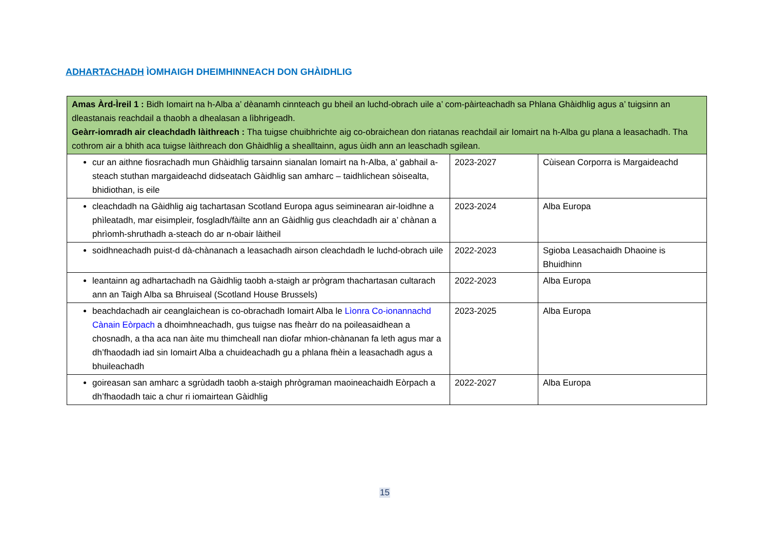ADHARTACHADH ÌOMHAIGH DHEIMHINNEACH DON GHÀIDHLIG
| Amas Àrd-Ìreil 1 : Bidh Iomairt na h-Alba a’ dèanamh cinnteach gu bheil an luchd-obrach uile a’ com-pàirteachadh sa Phlana Ghàidhlig agus a’ tuigsinn an dleastanais reachdail a thaobh a dhealasan a lìbhrigeadh. Geàrr-iomradh air cleachdadh làithreach : Tha tuigse chuibhrichte aig co-obraichean don riatanas reachdail air Iomairt na h-Alba gu plana a leasachadh. Tha cothrom air a bhith aca tuigse làithreach don Ghàidhlig a shealltainn, agus ùidh ann an leaschadh sgilean. | | |
| cur an aithne fiosrachadh mun Ghàidhlig tarsainn sianalan Iomairt na h-Alba, a’ gabhail a-steach stuthan margaideachd didseatach Gàidhlig san amharc – taidhlichean sòisealta, bhidiothan, is eile | 2023-2027 | Cùisean Corporra is Margaideachd |
| cleachdadh na Gàidhlig aig tachartasan Scotland Europa agus seiminearan air-loidhne a phìleatadh, mar eisimpleir, fosgladh/fàilte ann an Gàidhlig gus cleachdadh air a’ chànan a phrìomh-shruthadh a-steach do ar n-obair làitheil | 2023-2024 | Alba Europa |
| soidhneachadh puist-d dà-chànanach a leasachadh airson cleachdadh le luchd-obrach uile | 2022-2023 | Sgioba Leasachaidh Dhaoine is Bhuidhinn |
| leantainn ag adhartachadh na Gàidhlig taobh a-staigh ar prògram thachartasan cultarach ann an Taigh Alba sa Bhruiseal (Scotland House Brussels) | 2022-2023 | Alba Europa |
| beachdachadh air ceanglaichean is co-obrachadh Iomairt Alba le Lìonra Co-ionannachd Cànain Eòrpach a dhoimhneachadh, gus tuigse nas fheàrr do na poileasaidhean a chosnadh, a tha aca nan àite mu thimcheall nan diofar mhion-chànanan fa leth agus mar a dh’fhaodadh iad sin Iomairt Alba a chuideachadh gu a phlana fhèin a leasachadh agus a bhuileachadh | 2023-2025 | Alba Europa |
| goireasan san amharc a sgrùdadh taobh a-staigh phrògraman maoineachaidh Eòrpach a dh’fhaodadh taic a chur ri iomairtean Gàidhlig | 2022-2027 | Alba Europa |
15